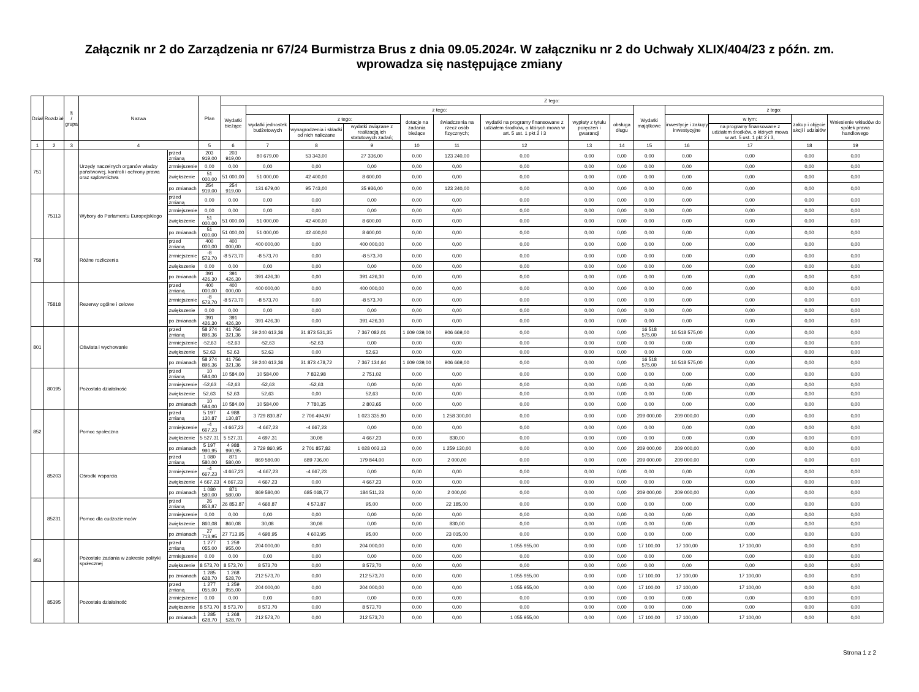Załącznik nr 2 do Zarządzenia nr 67/24 Burmistrza Brus z dnia 09.05.2024r. W załączniku nr 2 do Uchwały XLIX/404/23 z późn. zm.
wprowadza się następujące zmiany
| Dział | Rozdział | § / grupa | Nazwa | | Plan | Z tego: | | | | | | | | | | | | | |
| --- | --- | --- | --- | --- | --- | --- | --- | --- | --- | --- | --- | --- | --- | --- | --- | --- | --- | --- | --- |
| | | | | | | Wydatki bieżące | z tego: | | | | | | | | Wydatki majątkowe | z tego: | | | |
| | | | | | | | wydatki jednostek budżetowych | z tego: | | dotacje na zadania bieżące | świadczenia na rzecz osób fizycznych; | wydatki na programy finansowane z udziałem środków, o których mowa w art. 5 ust. 1 pkt 2 i 3 | wypłaty z tytułu poręczeń i gwarancji | obsługa długu | | inwestycje i zakupy inwestycyjne | w tym: | zakup i objęcie akcji i udziałów | Wniesienie wkładów do spółek prawa handlowego |
| | | | | | | | | wynagrodzenia i składki od nich naliczane | wydatki związane z realizacją ich statutowych zadań; | | | | | | | | na programy finansowane z udziałem środków, o których mowa w art. 5 ust. 1 pkt 2 i 3, | | |
| 1 | 2 | 3 | 4 | | 5 | 6 | 7 | 8 | 9 | 10 | 11 | 12 | 13 | 14 | 15 | 16 | 17 | 18 | 19 |
| 751 | | | Urzędy naczelnych organów władzy państwowej, kontroli i ochrony prawa oraz sądownictwa | przed zmianą | 203 919,00 | 203 919,00 | 80 679,00 | 53 343,00 | 27 336,00 | 0,00 | 123 240,00 | 0,00 | 0,00 | 0,00 | 0,00 | 0,00 | 0,00 | 0,00 | 0,00 |
| | | | | zmniejszenie | 0,00 | 0,00 | 0,00 | 0,00 | 0,00 | 0,00 | 0,00 | 0,00 | 0,00 | 0,00 | 0,00 | 0,00 | 0,00 | 0,00 | 0,00 |
| | | | | zwiększenie | 51 000,00 | 51 000,00 | 51 000,00 | 42 400,00 | 8 600,00 | 0,00 | 0,00 | 0,00 | 0,00 | 0,00 | 0,00 | 0,00 | 0,00 | 0,00 | 0,00 |
| | | | | po zmianach | 254 919,00 | 254 919,00 | 131 679,00 | 95 743,00 | 35 936,00 | 0,00 | 123 240,00 | 0,00 | 0,00 | 0,00 | 0,00 | 0,00 | 0,00 | 0,00 | 0,00 |
| | 75113 | | Wybory do Parlamentu Europejskiego | przed zmianą | 0,00 | 0,00 | 0,00 | 0,00 | 0,00 | 0,00 | 0,00 | 0,00 | 0,00 | 0,00 | 0,00 | 0,00 | 0,00 | 0,00 | 0,00 |
| | | | | zmniejszenie | 0,00 | 0,00 | 0,00 | 0,00 | 0,00 | 0,00 | 0,00 | 0,00 | 0,00 | 0,00 | 0,00 | 0,00 | 0,00 | 0,00 | 0,00 |
| | | | | zwiększenie | 51 000,00 | 51 000,00 | 51 000,00 | 42 400,00 | 8 600,00 | 0,00 | 0,00 | 0,00 | 0,00 | 0,00 | 0,00 | 0,00 | 0,00 | 0,00 | 0,00 |
| | | | | po zmianach | 51 000,00 | 51 000,00 | 51 000,00 | 42 400,00 | 8 600,00 | 0,00 | 0,00 | 0,00 | 0,00 | 0,00 | 0,00 | 0,00 | 0,00 | 0,00 | 0,00 |
| 758 | | | Różne rozliczenia | przed zmianą | 400 000,00 | 400 000,00 | 400 000,00 | 0,00 | 400 000,00 | 0,00 | 0,00 | 0,00 | 0,00 | 0,00 | 0,00 | 0,00 | 0,00 | 0,00 | 0,00 |
| | | | | zmniejszenie | -8 573,70 | -8 573,70 | -8 573,70 | 0,00 | -8 573,70 | 0,00 | 0,00 | 0,00 | 0,00 | 0,00 | 0,00 | 0,00 | 0,00 | 0,00 | 0,00 |
| | | | | zwiększenie | 0,00 | 0,00 | 0,00 | 0,00 | 0,00 | 0,00 | 0,00 | 0,00 | 0,00 | 0,00 | 0,00 | 0,00 | 0,00 | 0,00 | 0,00 |
| | | | | po zmianach | 391 426,30 | 391 426,30 | 391 426,30 | 0,00 | 391 426,30 | 0,00 | 0,00 | 0,00 | 0,00 | 0,00 | 0,00 | 0,00 | 0,00 | 0,00 | 0,00 |
| | 75818 | | Rezerwy ogólne i celowe | przed zmianą | 400 000,00 | 400 000,00 | 400 000,00 | 0,00 | 400 000,00 | 0,00 | 0,00 | 0,00 | 0,00 | 0,00 | 0,00 | 0,00 | 0,00 | 0,00 | 0,00 |
| | | | | zmniejszenie | -8 573,70 | -8 573,70 | -8 573,70 | 0,00 | -8 573,70 | 0,00 | 0,00 | 0,00 | 0,00 | 0,00 | 0,00 | 0,00 | 0,00 | 0,00 | 0,00 |
| | | | | zwiększenie | 0,00 | 0,00 | 0,00 | 0,00 | 0,00 | 0,00 | 0,00 | 0,00 | 0,00 | 0,00 | 0,00 | 0,00 | 0,00 | 0,00 | 0,00 |
| | | | | po zmianach | 391 426,30 | 391 426,30 | 391 426,30 | 0,00 | 391 426,30 | 0,00 | 0,00 | 0,00 | 0,00 | 0,00 | 0,00 | 0,00 | 0,00 | 0,00 | 0,00 |
| 801 | | | Oświata i wychowanie | przed zmianą | 58 274 896,36 | 41 756 321,36 | 39 240 613,36 | 31 873 531,35 | 7 367 082,01 | 1 609 039,00 | 906 669,00 | 0,00 | 0,00 | 0,00 | 16 518 575,00 | 16 518 575,00 | 0,00 | 0,00 | 0,00 |
| | | | | zmniejszenie | -52,63 | -52,63 | -52,63 | -52,63 | 0,00 | 0,00 | 0,00 | 0,00 | 0,00 | 0,00 | 0,00 | 0,00 | 0,00 | 0,00 | 0,00 |
| | | | | zwiększenie | 52,63 | 52,63 | 52,63 | 0,00 | 52,63 | 0,00 | 0,00 | 0,00 | 0,00 | 0,00 | 0,00 | 0,00 | 0,00 | 0,00 | 0,00 |
| | | | | po zmianach | 58 274 896,36 | 41 756 321,36 | 39 240 613,36 | 31 873 478,72 | 7 367 134,64 | 1 609 039,00 | 906 669,00 | 0,00 | 0,00 | 0,00 | 16 518 575,00 | 16 518 575,00 | 0,00 | 0,00 | 0,00 |
| | 80195 | | Pozostała działalność | przed zmianą | 10 584,00 | 10 584,00 | 10 584,00 | 7 832,98 | 2 751,02 | 0,00 | 0,00 | 0,00 | 0,00 | 0,00 | 0,00 | 0,00 | 0,00 | 0,00 | 0,00 |
| | | | | zmniejszenie | -52,63 | -52,63 | -52,63 | -52,63 | 0,00 | 0,00 | 0,00 | 0,00 | 0,00 | 0,00 | 0,00 | 0,00 | 0,00 | 0,00 | 0,00 |
| | | | | zwiększenie | 52,63 | 52,63 | 52,63 | 0,00 | 52,63 | 0,00 | 0,00 | 0,00 | 0,00 | 0,00 | 0,00 | 0,00 | 0,00 | 0,00 | 0,00 |
| | | | | po zmianach | 10 584,00 | 10 584,00 | 10 584,00 | 7 780,35 | 2 803,65 | 0,00 | 0,00 | 0,00 | 0,00 | 0,00 | 0,00 | 0,00 | 0,00 | 0,00 | 0,00 |
| 852 | | | Pomoc społeczna | przed zmianą | 5 197 130,87 | 4 988 130,87 | 3 729 830,87 | 2 706 494,97 | 1 023 335,90 | 0,00 | 1 258 300,00 | 0,00 | 0,00 | 0,00 | 209 000,00 | 209 000,00 | 0,00 | 0,00 | 0,00 |
| | | | | zmniejszenie | -4 667,23 | -4 667,23 | -4 667,23 | -4 667,23 | 0,00 | 0,00 | 0,00 | 0,00 | 0,00 | 0,00 | 0,00 | 0,00 | 0,00 | 0,00 | 0,00 |
| | | | | zwiększenie | 5 527,31 | 5 527,31 | 4 697,31 | 30,08 | 4 667,23 | 0,00 | 830,00 | 0,00 | 0,00 | 0,00 | 0,00 | 0,00 | 0,00 | 0,00 | 0,00 |
| | | | | po zmianach | 5 197 990,95 | 4 988 990,95 | 3 729 860,95 | 2 701 857,82 | 1 028 003,13 | 0,00 | 1 259 130,00 | 0,00 | 0,00 | 0,00 | 209 000,00 | 209 000,00 | 0,00 | 0,00 | 0,00 |
| | 85203 | | Ośrodki wsparcia | przed zmianą | 1 080 580,00 | 871 580,00 | 869 580,00 | 689 736,00 | 179 844,00 | 0,00 | 2 000,00 | 0,00 | 0,00 | 0,00 | 209 000,00 | 209 000,00 | 0,00 | 0,00 | 0,00 |
| | | | | zmniejszenie | -4 667,23 | -4 667,23 | -4 667,23 | -4 667,23 | 0,00 | 0,00 | 0,00 | 0,00 | 0,00 | 0,00 | 0,00 | 0,00 | 0,00 | 0,00 | 0,00 |
| | | | | zwiększenie | 4 667,23 | 4 667,23 | 4 667,23 | 0,00 | 4 667,23 | 0,00 | 0,00 | 0,00 | 0,00 | 0,00 | 0,00 | 0,00 | 0,00 | 0,00 | 0,00 |
| | | | | po zmianach | 1 080 580,00 | 871 580,00 | 869 580,00 | 685 068,77 | 184 511,23 | 0,00 | 2 000,00 | 0,00 | 0,00 | 0,00 | 209 000,00 | 209 000,00 | 0,00 | 0,00 | 0,00 |
| | 85231 | | Pomoc dla cudzoziemców | przed zmianą | 26 853,87 | 26 853,87 | 4 668,87 | 4 573,87 | 95,00 | 0,00 | 22 185,00 | 0,00 | 0,00 | 0,00 | 0,00 | 0,00 | 0,00 | 0,00 | 0,00 |
| | | | | zmniejszenie | 0,00 | 0,00 | 0,00 | 0,00 | 0,00 | 0,00 | 0,00 | 0,00 | 0,00 | 0,00 | 0,00 | 0,00 | 0,00 | 0,00 | 0,00 |
| | | | | zwiększenie | 860,08 | 860,08 | 30,08 | 30,08 | 0,00 | 0,00 | 830,00 | 0,00 | 0,00 | 0,00 | 0,00 | 0,00 | 0,00 | 0,00 | 0,00 |
| | | | | po zmianach | 27 713,95 | 27 713,95 | 4 698,95 | 4 603,95 | 95,00 | 0,00 | 23 015,00 | 0,00 | 0,00 | 0,00 | 0,00 | 0,00 | 0,00 | 0,00 | 0,00 |
| 853 | | | Pozostałe zadania w zakresie polityki społecznej | przed zmianą | 1 277 055,00 | 1 259 955,00 | 204 000,00 | 0,00 | 204 000,00 | 0,00 | 0,00 | 1 055 955,00 | 0,00 | 0,00 | 17 100,00 | 17 100,00 | 17 100,00 | 0,00 | 0,00 |
| | | | | zmniejszenie | 0,00 | 0,00 | 0,00 | 0,00 | 0,00 | 0,00 | 0,00 | 0,00 | 0,00 | 0,00 | 0,00 | 0,00 | 0,00 | 0,00 | 0,00 |
| | | | | zwiększenie | 8 573,70 | 8 573,70 | 8 573,70 | 0,00 | 8 573,70 | 0,00 | 0,00 | 0,00 | 0,00 | 0,00 | 0,00 | 0,00 | 0,00 | 0,00 | 0,00 |
| | | | | po zmianach | 1 285 628,70 | 1 268 528,70 | 212 573,70 | 0,00 | 212 573,70 | 0,00 | 0,00 | 1 055 955,00 | 0,00 | 0,00 | 17 100,00 | 17 100,00 | 17 100,00 | 0,00 | 0,00 |
| | 85395 | | Pozostała działalność | przed zmianą | 1 277 055,00 | 1 259 955,00 | 204 000,00 | 0,00 | 204 000,00 | 0,00 | 0,00 | 1 055 955,00 | 0,00 | 0,00 | 17 100,00 | 17 100,00 | 17 100,00 | 0,00 | 0,00 |
| | | | | zmniejszenie | 0,00 | 0,00 | 0,00 | 0,00 | 0,00 | 0,00 | 0,00 | 0,00 | 0,00 | 0,00 | 0,00 | 0,00 | 0,00 | 0,00 | 0,00 |
| | | | | zwiększenie | 8 573,70 | 8 573,70 | 8 573,70 | 0,00 | 8 573,70 | 0,00 | 0,00 | 0,00 | 0,00 | 0,00 | 0,00 | 0,00 | 0,00 | 0,00 | 0,00 |
| | | | | po zmianach | 1 285 628,70 | 1 268 528,70 | 212 573,70 | 0,00 | 212 573,70 | 0,00 | 0,00 | 1 055 955,00 | 0,00 | 0,00 | 17 100,00 | 17 100,00 | 17 100,00 | 0,00 | 0,00 |
Strona 1 z 2